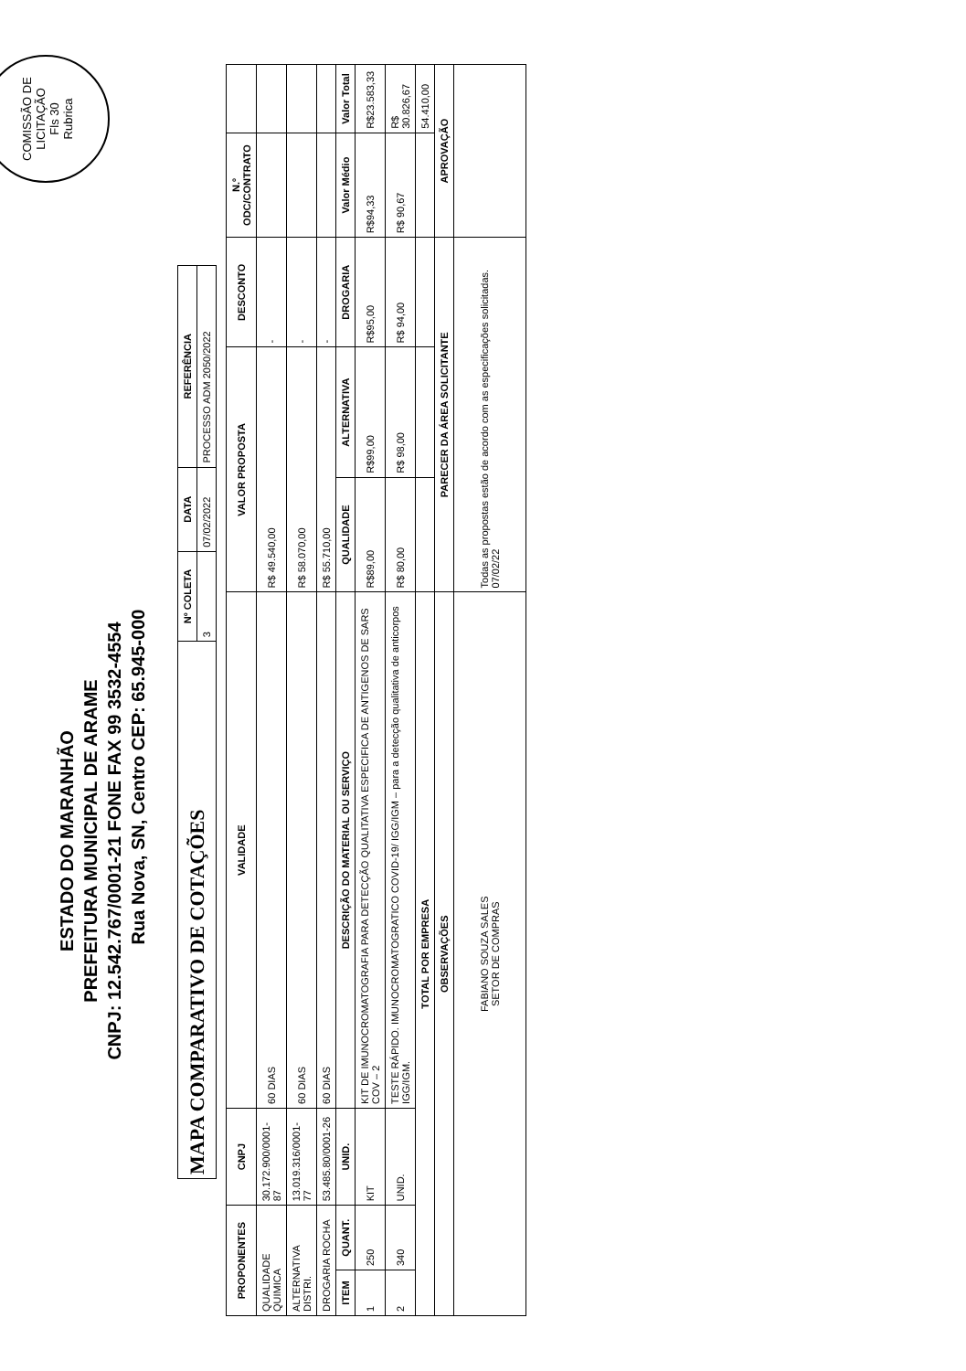COMISSÃO DE LICITAÇÃO
Fls 30
Rubrica
ESTADO DO MARANHÃO
PREFEITURA MUNICIPAL DE ARAME
CNPJ: 12.542.767/0001-21 FONE FAX 99 3532-4554
Rua Nova, SN, Centro CEP: 65.945-000
| MAPA COMPARATIVO DE COTAÇÕES | Nº COLETA | DATA | REFERÊNCIA |
| | 3 | 07/02/2022 | PROCESSO ADM 2050/2022 |
| PROPONENTES | | CNPJ | | VALIDADE | VALOR PROPOSTA | | DESCONTO | N.º ODC/CONTRATO | |
| --- | --- | --- | --- | --- | --- | --- | --- | --- | --- |
| QUALIDADE QUIMICA | | 30.172.900/0001-87 | | 60 DIAS | R$ 49.540,00 | | - | | |
| ALTERNATIVA DISTRI. | | 13.019.316/0001-77 | | 60 DIAS | R$ 58.070,00 | | - | | |
| DROGARIA ROCHA | | 53.485.80/0001-26 | | 60 DIAS | R$ 55.710,00 | | - | | |
| ITEM | QUANT. | UNID. | DESCRIÇÃO DO MATERIAL OU SERVIÇO | | QUALIDADE | ALTERNATIVA | DROGARIA | Valor Médio | Valor Total |
| 1 | 250 | KIT | KIT DE IMUNOCROMATOGRAFIA PARA DETECÇÃO QUALITATIVA ESPECIFICA DE ANTIGENOS DE SARS COV – 2 | | R$89,00 | R$99,00 | R$95,00 | R$94,33 | R$23.583,33 |
| 2 | 340 | UNID. | TESTE RÁPIDO. IMUNOCROMATOGRATICO COVID-19/ IGG/IGM – para a detecção qualitativa de anticorpos IGG/IGM. | | R$ 80,00 | R$ 98,00 | R$ 94,00 | R$ 90,67 | R$ 30.826,67 |
| TOTAL POR EMPRESA | | | | | | | | | 54.410,00 |
| OBSERVAÇÕES | | | | | PARECER DA ÁREA SOLICITANTE | | | APROVAÇÃO | |
| FABIANO SOUZA SALES SETOR DE COMPRAS | | | | | Todas as propostas estão de acordo com as especificações solicitadas. 07/02/22 | | | | |